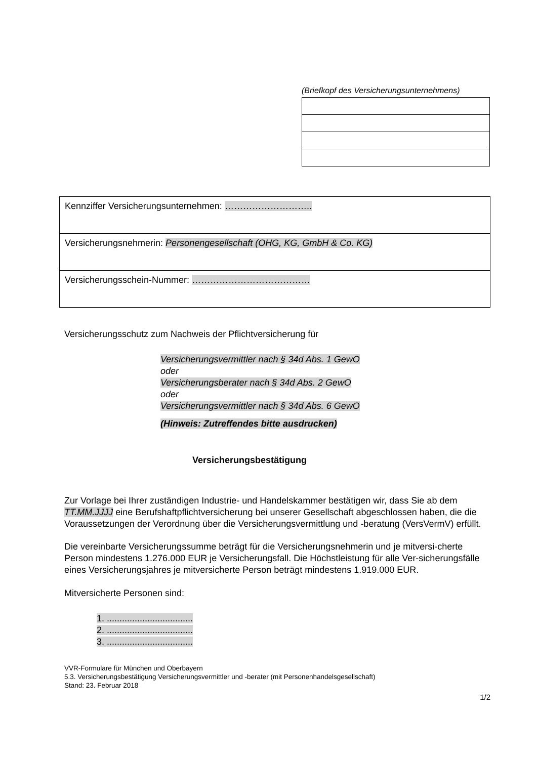(Briefkopf des Versicherungsunternehmens)
| Kennziffer Versicherungsunternehmen: ……………………….. |
| Versicherungsnehmerin: Personengesellschaft (OHG, KG, GmbH & Co. KG) |
| Versicherungsschein-Nummer: ………………………………… |
Versicherungsschutz zum Nachweis der Pflichtversicherung für
Versicherungsvermittler nach § 34d Abs. 1 GewO
oder
Versicherungsberater nach § 34d Abs. 2 GewO
oder
Versicherungsvermittler nach § 34d Abs. 6 GewO
(Hinweis: Zutreffendes bitte ausdrucken)
Versicherungsbestätigung
Zur Vorlage bei Ihrer zuständigen Industrie- und Handelskammer bestätigen wir, dass Sie ab dem TT.MM.JJJJ eine Berufshaftpflichtversicherung bei unserer Gesellschaft abgeschlossen haben, die die Voraussetzungen der Verordnung über die Versicherungsvermittlung und -beratung (VersVermV) erfüllt.
Die vereinbarte Versicherungssumme beträgt für die Versicherungsnehmerin und je mitversi-cherte Person mindestens 1.276.000 EUR je Versicherungsfall. Die Höchstleistung für alle Ver-sicherungsfälle eines Versicherungsjahres je mitversicherte Person beträgt mindestens 1.919.000 EUR.
Mitversicherte Personen sind:
1. ..................................
2. ..................................
3. ..................................
VVR-Formulare für München und Oberbayern
5.3. Versicherungsbestätigung Versicherungsvermittler und -berater (mit Personenhandelsgesellschaft)
Stand: 23. Februar 2018
1/2